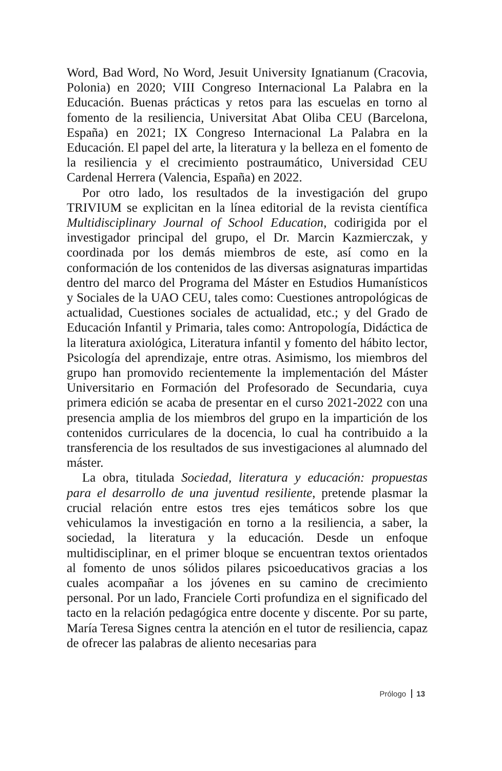Word, Bad Word, No Word, Jesuit University Ignatianum (Cracovia, Polonia) en 2020; VIII Congreso Internacional La Palabra en la Educación. Buenas prácticas y retos para las escuelas en torno al fomento de la resiliencia, Universitat Abat Oliba CEU (Barcelona, España) en 2021; IX Congreso Internacional La Palabra en la Educación. El papel del arte, la literatura y la belleza en el fomento de la resiliencia y el crecimiento postraumático, Universidad CEU Cardenal Herrera (Valencia, España) en 2022.
Por otro lado, los resultados de la investigación del grupo TRIVIUM se explicitan en la línea editorial de la revista científica Multidisciplinary Journal of School Education, codirigida por el investigador principal del grupo, el Dr. Marcin Kazmierczak, y coordinada por los demás miembros de este, así como en la conformación de los contenidos de las diversas asignaturas impartidas dentro del marco del Programa del Máster en Estudios Humanísticos y Sociales de la UAO CEU, tales como: Cuestiones antropológicas de actualidad, Cuestiones sociales de actualidad, etc.; y del Grado de Educación Infantil y Primaria, tales como: Antropología, Didáctica de la literatura axiológica, Literatura infantil y fomento del hábito lector, Psicología del aprendizaje, entre otras. Asimismo, los miembros del grupo han promovido recientemente la implementación del Máster Universitario en Formación del Profesorado de Secundaria, cuya primera edición se acaba de presentar en el curso 2021-2022 con una presencia amplia de los miembros del grupo en la impartición de los contenidos curriculares de la docencia, lo cual ha contribuido a la transferencia de los resultados de sus investigaciones al alumnado del máster.
La obra, titulada Sociedad, literatura y educación: propuestas para el desarrollo de una juventud resiliente, pretende plasmar la crucial relación entre estos tres ejes temáticos sobre los que vehiculamos la investigación en torno a la resiliencia, a saber, la sociedad, la literatura y la educación. Desde un enfoque multidisciplinar, en el primer bloque se encuentran textos orientados al fomento de unos sólidos pilares psicoeducativos gracias a los cuales acompañar a los jóvenes en su camino de crecimiento personal. Por un lado, Franciele Corti profundiza en el significado del tacto en la relación pedagógica entre docente y discente. Por su parte, María Teresa Signes centra la atención en el tutor de resiliencia, capaz de ofrecer las palabras de aliento necesarias para
Prólogo 13